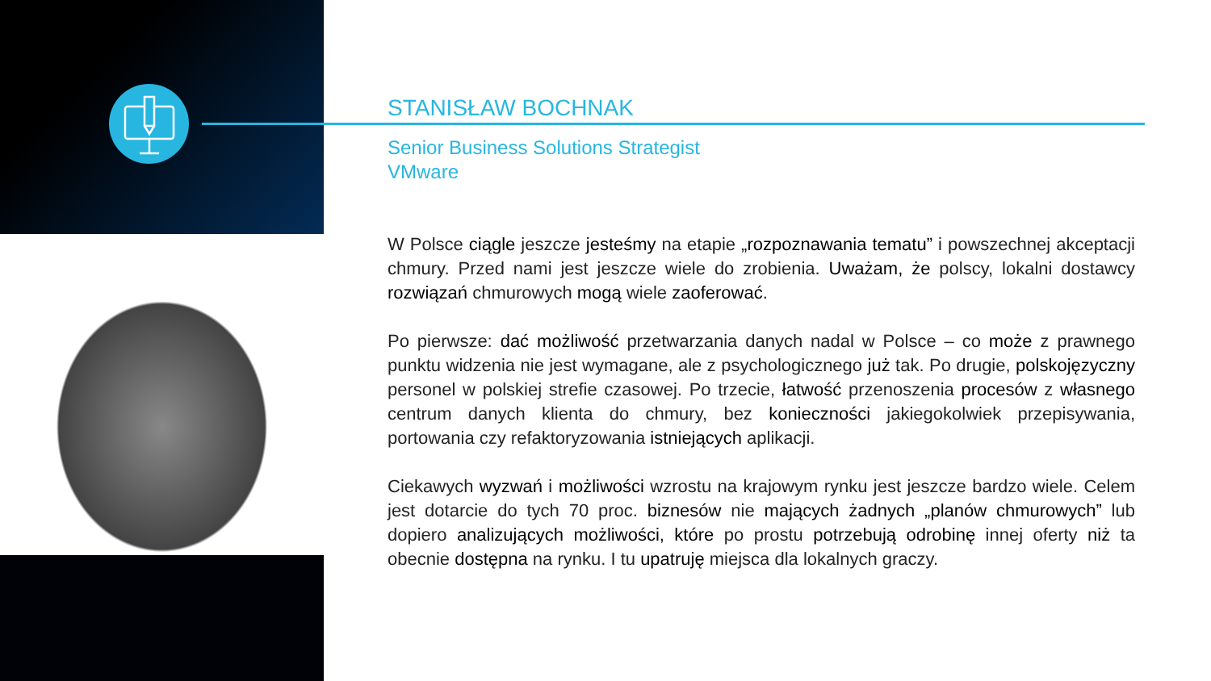STANISŁAW BOCHNAK
Senior Business Solutions Strategist
VMware
W Polsce ciągle jeszcze jesteśmy na etapie „rozpoznawania tematu” i powszechnej akceptacji chmury. Przed nami jest jeszcze wiele do zrobienia. Uważam, że polscy, lokalni dostawcy rozwiązań chmurowych mogą wiele zaoferować.
Po pierwsze: dać możliwość przetwarzania danych nadal w Polsce – co może z prawnego punktu widzenia nie jest wymagane, ale z psychologicznego już tak. Po drugie, polskojęzyczny personel w polskiej strefie czasowej. Po trzecie, łatwość przenoszenia procesów z własnego centrum danych klienta do chmury, bez konieczności jakiegokolwiek przepisywania, portowania czy refaktoryzowania istniejących aplikacji.
Ciekawych wyzwań i możliwości wzrostu na krajowym rynku jest jeszcze bardzo wiele. Celem jest dotarcie do tych 70 proc. biznesów nie mających żadnych „planów chmurowych” lub dopiero analizujących możliwości, które po prostu potrzebują odrobinę innej oferty niż ta obecnie dostępna na rynku. I tu upatruję miejsca dla lokalnych graczy.